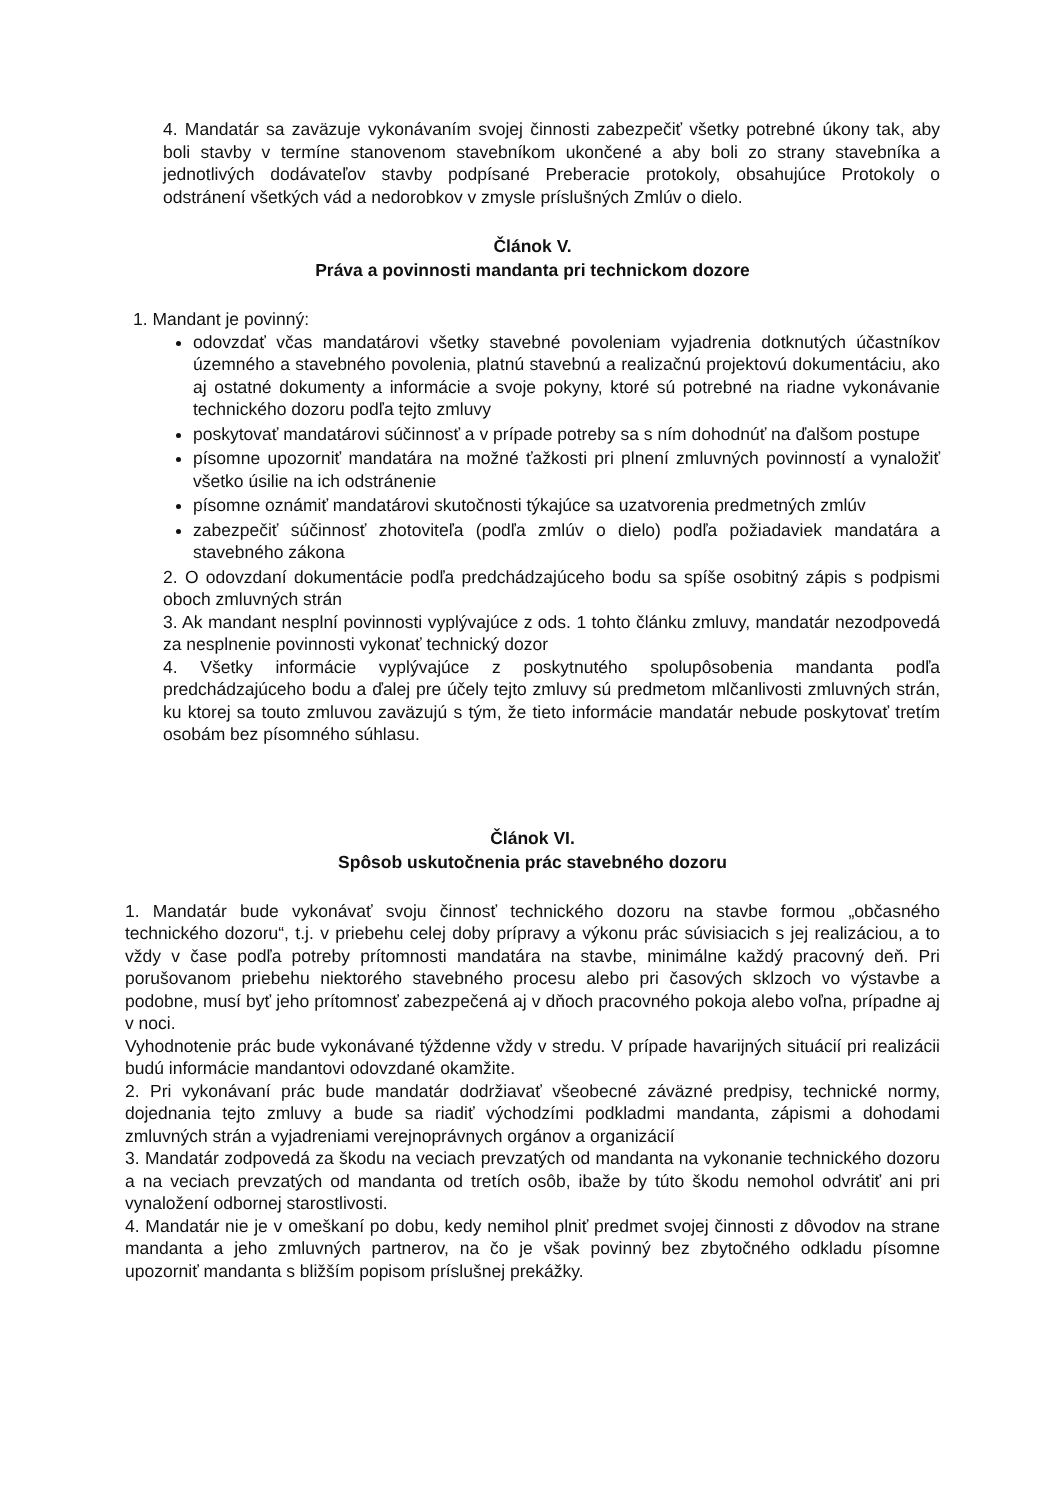4. Mandatár sa zaväzuje vykonávaním svojej činnosti zabezpečiť všetky potrebné úkony tak, aby boli stavby v termíne stanovenom stavebníkom ukončené a aby boli zo strany stavebníka a jednotlivých dodávateľov stavby podpísané Preberacie protokoly, obsahujúce Protokoly o odstránení všetkých vád a nedorobkov v zmysle príslušných Zmlúv o dielo.
Článok V.
Práva a povinnosti mandanta pri technickom dozore
1. Mandant je povinný:
odovzdať včas mandatárovi všetky stavebné povoleniam vyjadrenia dotknutých účastníkov územného a stavebného povolenia, platnú stavebnú a realizačnú projektovú dokumentáciu, ako aj ostatné dokumenty a informácie a svoje pokyny, ktoré sú potrebné na riadne vykonávanie technického dozoru podľa tejto zmluvy
poskytovať mandatárovi súčinnosť a v prípade potreby sa s ním dohodnúť na ďalšom postupe
písomne upozorniť mandatára na možné ťažkosti pri plnení zmluvných povinností a vynaložiť všetko úsilie na ich odstránenie
písomne oznámiť mandatárovi skutočnosti týkajúce sa uzatvorenia predmetných zmlúv
zabezpečiť súčinnosť zhotoviteľa (podľa zmlúv o dielo) podľa požiadaviek mandatára a stavebného zákona
2. O odovzdaní dokumentácie podľa predchádzajúceho bodu sa spíše osobitný zápis s podpismi oboch zmluvných strán
3. Ak mandant nesplní povinnosti vyplývajúce z ods. 1 tohto článku zmluvy, mandatár nezodpovedá za nesplnenie povinnosti vykonať technický dozor
4. Všetky informácie vyplývajúce z poskytnutého spolupôsobenia mandanta podľa predchádzajúceho bodu a ďalej pre účely tejto zmluvy sú predmetom mlčanlivosti zmluvných strán, ku ktorej sa touto zmluvou zaväzujú s tým, že tieto informácie mandatár nebude poskytovať tretím osobám bez písomného súhlasu.
Článok VI.
Spôsob uskutočnenia prác stavebného dozoru
1. Mandatár bude vykonávať svoju činnosť technického dozoru na stavbe formou „občasného technického dozoru“, t.j. v priebehu celej doby prípravy a výkonu prác súvisiacich s jej realizáciou, a to vždy v čase podľa potreby prítomnosti mandatára na stavbe, minimálne každý pracovný deň. Pri porušovanom priebehu niektorého stavebného procesu alebo pri časových sklzoch vo výstavbe a podobne, musí byť jeho prítomnosť zabezpečená aj v dňoch pracovného pokoja alebo voľna, prípadne aj v noci.
Vyhodnotenie prác bude vykonávané týždenne vždy v stredu. V prípade havarijných situácií pri realizácii budú informácie mandantovi odovzdané okamžite.
2. Pri vykonávaní prác bude mandatár dodržiavať všeobecné záväzné predpisy, technické normy, dojednania tejto zmluvy a bude sa riadiť východzími podkladmi mandanta, zápismi a dohodami zmluvných strán a vyjadreniami verejnoprávnych orgánov a organizácií
3. Mandatár zodpovedá za škodu na veciach prevzatých od mandanta na vykonanie technického dozoru a na veciach prevzatých od mandanta od tretích osôb, ibaže by túto škodu nemohol odvrátiť ani pri vynaložení odbornej starostlivosti.
4. Mandatár nie je v omeškaní po dobu, kedy nemihol plniť predmet svojej činnosti z dôvodov na strane mandanta a jeho zmluvných partnerov, na čo je však povinný bez zbytočného odkladu písomne upozorniť mandanta s bližším popisom príslušnej prekážky.